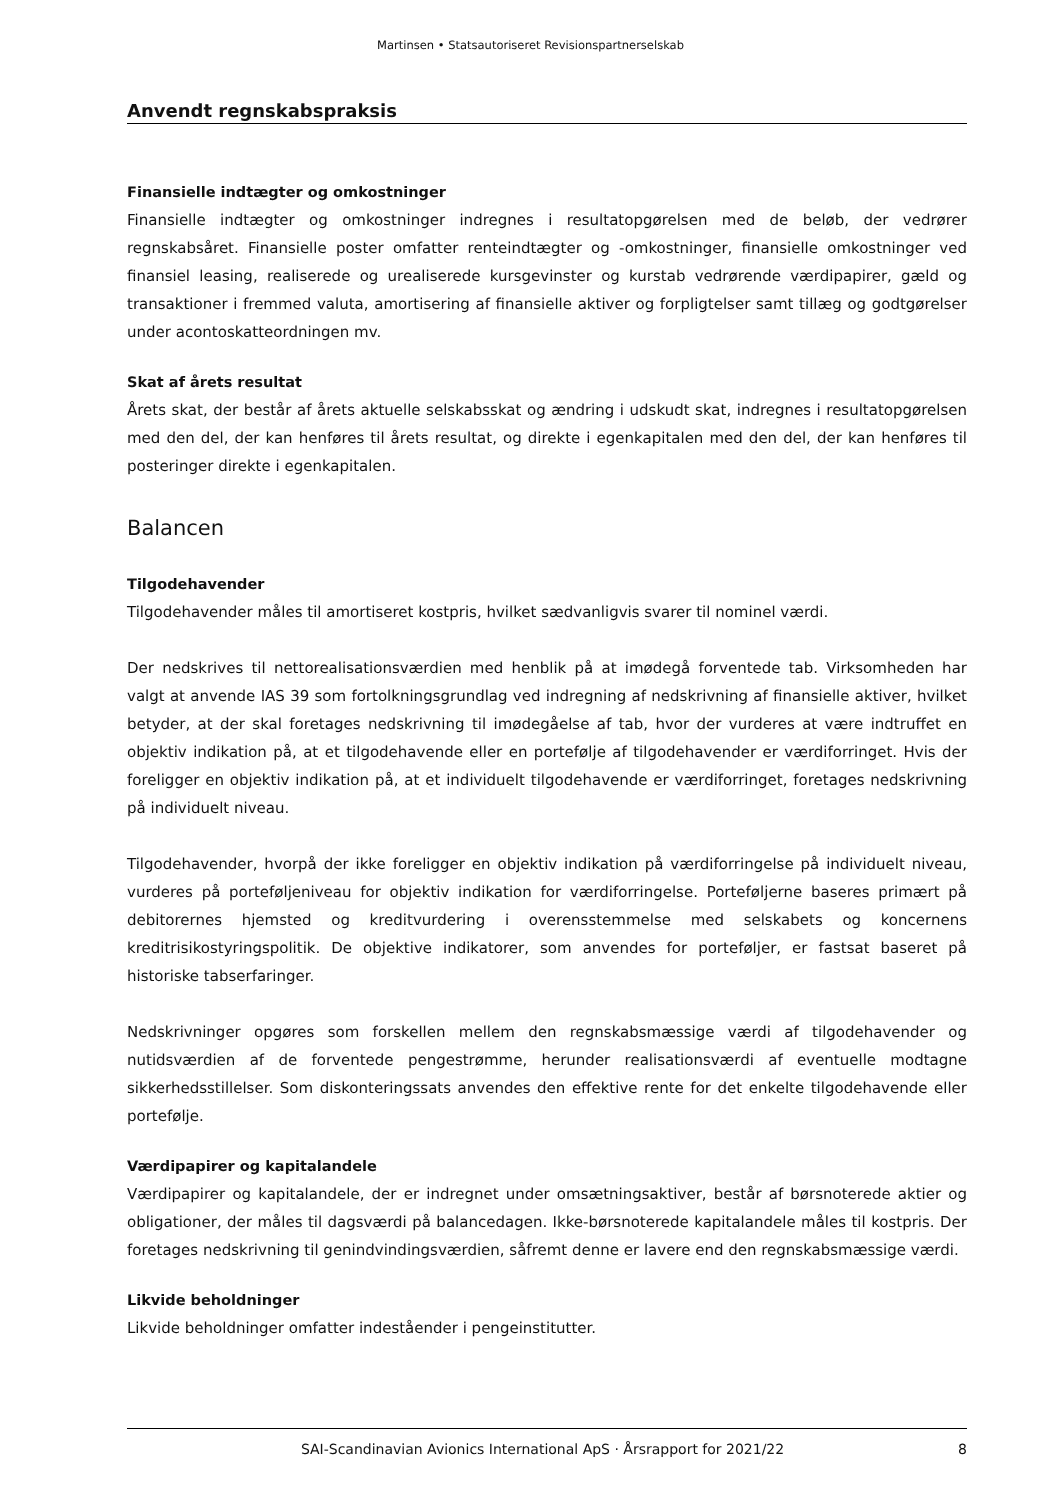Martinsen • Statsautoriseret Revisionspartnerselskab
Anvendt regnskabspraksis
Finansielle indtægter og omkostninger
Finansielle indtægter og omkostninger indregnes i resultatopgørelsen med de beløb, der vedrører regnskabsåret. Finansielle poster omfatter renteindtægter og -omkostninger, finansielle omkostninger ved finansiel leasing, realiserede og urealiserede kursgevinster og kurstab vedrørende værdipapirer, gæld og transaktioner i fremmed valuta, amortisering af finansielle aktiver og forpligtelser samt tillæg og godtgørelser under acontoskatteordningen mv.
Skat af årets resultat
Årets skat, der består af årets aktuelle selskabsskat og ændring i udskudt skat, indregnes i resultatopgørelsen med den del, der kan henføres til årets resultat, og direkte i egenkapitalen med den del, der kan henføres til posteringer direkte i egenkapitalen.
Balancen
Tilgodehavender
Tilgodehavender måles til amortiseret kostpris, hvilket sædvanligvis svarer til nominel værdi.
Der nedskrives til nettorealisationsværdien med henblik på at imødegå forventede tab. Virksomheden har valgt at anvende IAS 39 som fortolkningsgrundlag ved indregning af nedskrivning af finansielle aktiver, hvilket betyder, at der skal foretages nedskrivning til imødegåelse af tab, hvor der vurderes at være indtruffet en objektiv indikation på, at et tilgodehavende eller en portefølje af tilgodehavender er værdiforringet. Hvis der foreligger en objektiv indikation på, at et individuelt tilgodehavende er værdiforringet, foretages nedskrivning på individuelt niveau.
Tilgodehavender, hvorpå der ikke foreligger en objektiv indikation på værdiforringelse på individuelt niveau, vurderes på porteføljeniveau for objektiv indikation for værdiforringelse. Porteføljerne baseres primært på debitorernes hjemsted og kreditvurdering i overensstemmelse med selskabets og koncernens kreditrisikostyringspolitik. De objektive indikatorer, som anvendes for porteføljer, er fastsat baseret på historiske tabserfaringer.
Nedskrivninger opgøres som forskellen mellem den regnskabsmæssige værdi af tilgodehavender og nutidsværdien af de forventede pengestrømme, herunder realisationsværdi af eventuelle modtagne sikkerhedsstillelser. Som diskonteringssats anvendes den effektive rente for det enkelte tilgodehavende eller portefølje.
Værdipapirer og kapitalandele
Værdipapirer og kapitalandele, der er indregnet under omsætningsaktiver, består af børsnoterede aktier og obligationer, der måles til dagsværdi på balancedagen. Ikke-børsnoterede kapitalandele måles til kostpris. Der foretages nedskrivning til genindvindingsværdien, såfremt denne er lavere end den regnskabsmæssige værdi.
Likvide beholdninger
Likvide beholdninger omfatter indeståender i pengeinstitutter.
SAI-Scandinavian Avionics International ApS · Årsrapport for 2021/22 8